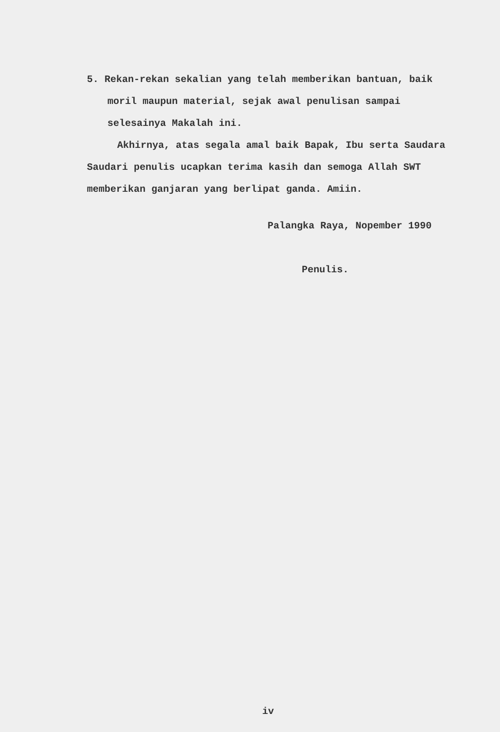5. Rekan-rekan sekalian yang telah memberikan bantuan, baik moril maupun material, sejak awal penulisan sampai selesainya Makalah ini.
Akhirnya, atas segala amal baik Bapak, Ibu serta Saudara Saudari penulis ucapkan terima kasih dan semoga Allah SWT memberikan ganjaran yang berlipat ganda. Amiin.
Palangka Raya, Nopember 1990
Penulis.
iv